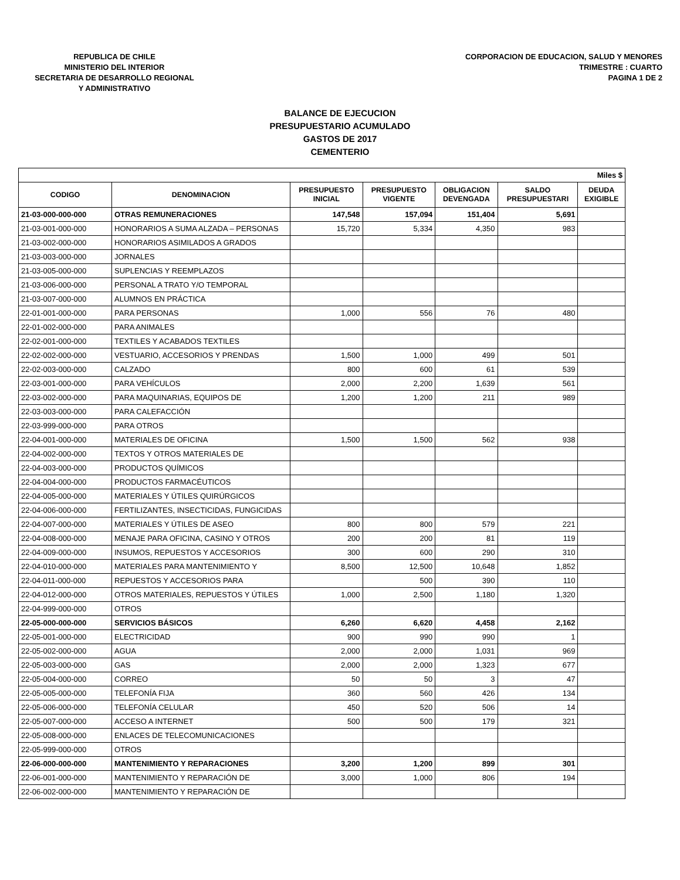REPUBLICA DE CHILE
MINISTERIO DEL INTERIOR
SECRETARIA DE DESARROLLO REGIONAL
Y ADMINISTRATIVO
CORPORACION DE EDUCACION, SALUD Y MENORES
TRIMESTRE : CUARTO
PAGINA 1 DE 2
BALANCE DE EJECUCION
PRESUPUESTARIO ACUMULADO
GASTOS DE 2017
CEMENTERIO
| Miles $ | | | | | | |
| CODIGO | DENOMINACION | PRESUPUESTO INICIAL | PRESUPUESTO VIGENTE | OBLIGACION DEVENGADA | SALDO PRESUPUESTARI | DEUDA EXIGIBLE |
| 21-03-000-000-000 | OTRAS REMUNERACIONES | 147,548 | 157,094 | 151,404 | 5,691 | |
| 21-03-001-000-000 | HONORARIOS A SUMA ALZADA – PERSONAS | 15,720 | 5,334 | 4,350 | 983 | |
| 21-03-002-000-000 | HONORARIOS ASIMILADOS A GRADOS | | | | | |
| 21-03-003-000-000 | JORNALES | | | | | |
| 21-03-005-000-000 | SUPLENCIAS Y REEMPLAZOS | | | | | |
| 21-03-006-000-000 | PERSONAL A TRATO Y/O TEMPORAL | | | | | |
| 21-03-007-000-000 | ALUMNOS EN PRÁCTICA | | | | | |
| 22-01-001-000-000 | PARA PERSONAS | 1,000 | 556 | 76 | 480 | |
| 22-01-002-000-000 | PARA ANIMALES | | | | | |
| 22-02-001-000-000 | TEXTILES Y ACABADOS TEXTILES | | | | | |
| 22-02-002-000-000 | VESTUARIO, ACCESORIOS Y PRENDAS | 1,500 | 1,000 | 499 | 501 | |
| 22-02-003-000-000 | CALZADO | 800 | 600 | 61 | 539 | |
| 22-03-001-000-000 | PARA VEHÍCULOS | 2,000 | 2,200 | 1,639 | 561 | |
| 22-03-002-000-000 | PARA MAQUINARIAS, EQUIPOS DE | 1,200 | 1,200 | 211 | 989 | |
| 22-03-003-000-000 | PARA CALEFACCIÓN | | | | | |
| 22-03-999-000-000 | PARA OTROS | | | | | |
| 22-04-001-000-000 | MATERIALES DE OFICINA | 1,500 | 1,500 | 562 | 938 | |
| 22-04-002-000-000 | TEXTOS Y OTROS MATERIALES DE | | | | | |
| 22-04-003-000-000 | PRODUCTOS QUÍMICOS | | | | | |
| 22-04-004-000-000 | PRODUCTOS FARMACÉUTICOS | | | | | |
| 22-04-005-000-000 | MATERIALES Y ÚTILES QUIRÚRGICOS | | | | | |
| 22-04-006-000-000 | FERTILIZANTES, INSECTICIDAS, FUNGICIDAS | | | | | |
| 22-04-007-000-000 | MATERIALES Y ÚTILES DE ASEO | 800 | 800 | 579 | 221 | |
| 22-04-008-000-000 | MENAJE PARA OFICINA, CASINO Y OTROS | 200 | 200 | 81 | 119 | |
| 22-04-009-000-000 | INSUMOS, REPUESTOS Y ACCESORIOS | 300 | 600 | 290 | 310 | |
| 22-04-010-000-000 | MATERIALES PARA MANTENIMIENTO Y | 8,500 | 12,500 | 10,648 | 1,852 | |
| 22-04-011-000-000 | REPUESTOS Y ACCESORIOS PARA | | 500 | 390 | 110 | |
| 22-04-012-000-000 | OTROS MATERIALES, REPUESTOS Y ÚTILES | 1,000 | 2,500 | 1,180 | 1,320 | |
| 22-04-999-000-000 | OTROS | | | | | |
| 22-05-000-000-000 | SERVICIOS BÁSICOS | 6,260 | 6,620 | 4,458 | 2,162 | |
| 22-05-001-000-000 | ELECTRICIDAD | 900 | 990 | 990 | 1 | |
| 22-05-002-000-000 | AGUA | 2,000 | 2,000 | 1,031 | 969 | |
| 22-05-003-000-000 | GAS | 2,000 | 2,000 | 1,323 | 677 | |
| 22-05-004-000-000 | CORREO | 50 | 50 | 3 | 47 | |
| 22-05-005-000-000 | TELEFONÍA FIJA | 360 | 560 | 426 | 134 | |
| 22-05-006-000-000 | TELEFONÍA CELULAR | 450 | 520 | 506 | 14 | |
| 22-05-007-000-000 | ACCESO A INTERNET | 500 | 500 | 179 | 321 | |
| 22-05-008-000-000 | ENLACES DE TELECOMUNICACIONES | | | | | |
| 22-05-999-000-000 | OTROS | | | | | |
| 22-06-000-000-000 | MANTENIMIENTO Y REPARACIONES | 3,200 | 1,200 | 899 | 301 | |
| 22-06-001-000-000 | MANTENIMIENTO Y REPARACIÓN DE | 3,000 | 1,000 | 806 | 194 | |
| 22-06-002-000-000 | MANTENIMIENTO Y REPARACIÓN DE | | | | | |